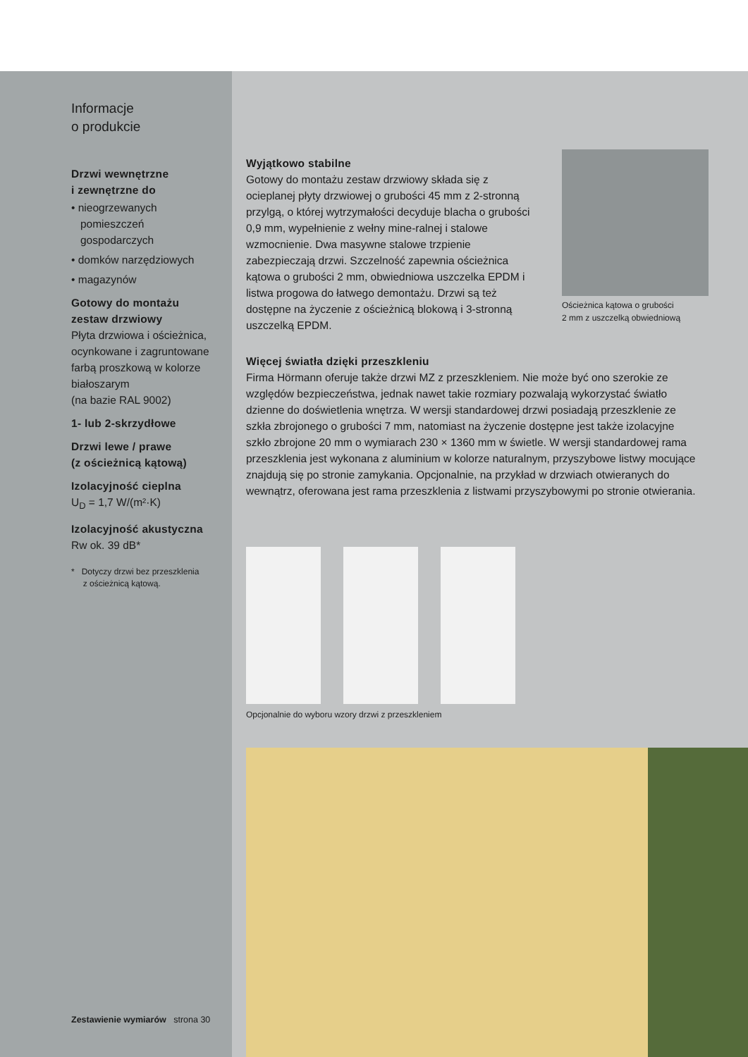Informacje
o produkcie
Drzwi wewnętrzne
i zewnętrzne do
• nieogrzewanych
pomieszczeń
gospodarczych
• domków narzędziowych
• magazynów
Gotowy do montażu
zestaw drzwiowy
Płyta drzwiowa i ościeżnica, ocynkowane i zagruntowane farbą proszkową w kolorze białoszarym
(na bazie RAL 9002)
1- lub 2-skrzydłowe
Drzwi lewe / prawe
(z ościeżnicą kątową)
Izolacyjność cieplna
U<sub>D</sub> = 1,7 W/(m²·K)
Izolacyjność akustyczna
Rw ok. 39 dB*
* Dotyczy drzwi bez przeszklenia
z ościeżnicą kątową.
Zestawienie wymiarów strona 30
Wyjątkowo stabilne
Gotowy do montażu zestaw drzwiowy składa się z ocieplanej płyty drzwiowej o grubości 45 mm z 2-stronną przylgą, o której wytrzymałości decyduje blacha o grubości 0,9 mm, wypełnienie z wełny mine-ralnej i stalowe wzmocnienie. Dwa masywne stalowe trzpienie zabezpieczają drzwi. Szczelność zapewnia ościeżnica kątowa o grubości 2 mm, obwiedniowa uszczelka EPDM i listwa progowa do łatwego demontażu. Drzwi są też dostępne na życzenie z ościeżnicą blokową i 3-stronną uszczelką EPDM.
Ościeżnica kątowa o grubości
2 mm z uszczelką obwiedniową
Więcej światła dzięki przeszkleniu
Firma Hörmann oferuje także drzwi MZ z przeszkleniem. Nie może być ono szerokie ze względów bezpieczeństwa, jednak nawet takie rozmiary pozwalają wykorzystać światło dzienne do doświetlenia wnętrza. W wersji standardowej drzwi posiadają przeszklenie ze szkła zbrojonego o grubości 7 mm, natomiast na życzenie dostępne jest także izolacyjne szkło zbrojone 20 mm o wymiarach 230 × 1360 mm w świetle. W wersji standardowej rama przeszklenia jest wykonana z aluminium w kolorze naturalnym, przyszybowe listwy mocujące znajdują się po stronie zamykania. Opcjonalnie, na przykład w drzwiach otwieranych do wewnątrz, oferowana jest rama przeszklenia z listwami przyszybowymi po stronie otwierania.
Opcjonalnie do wyboru wzory drzwi z przeszkleniem